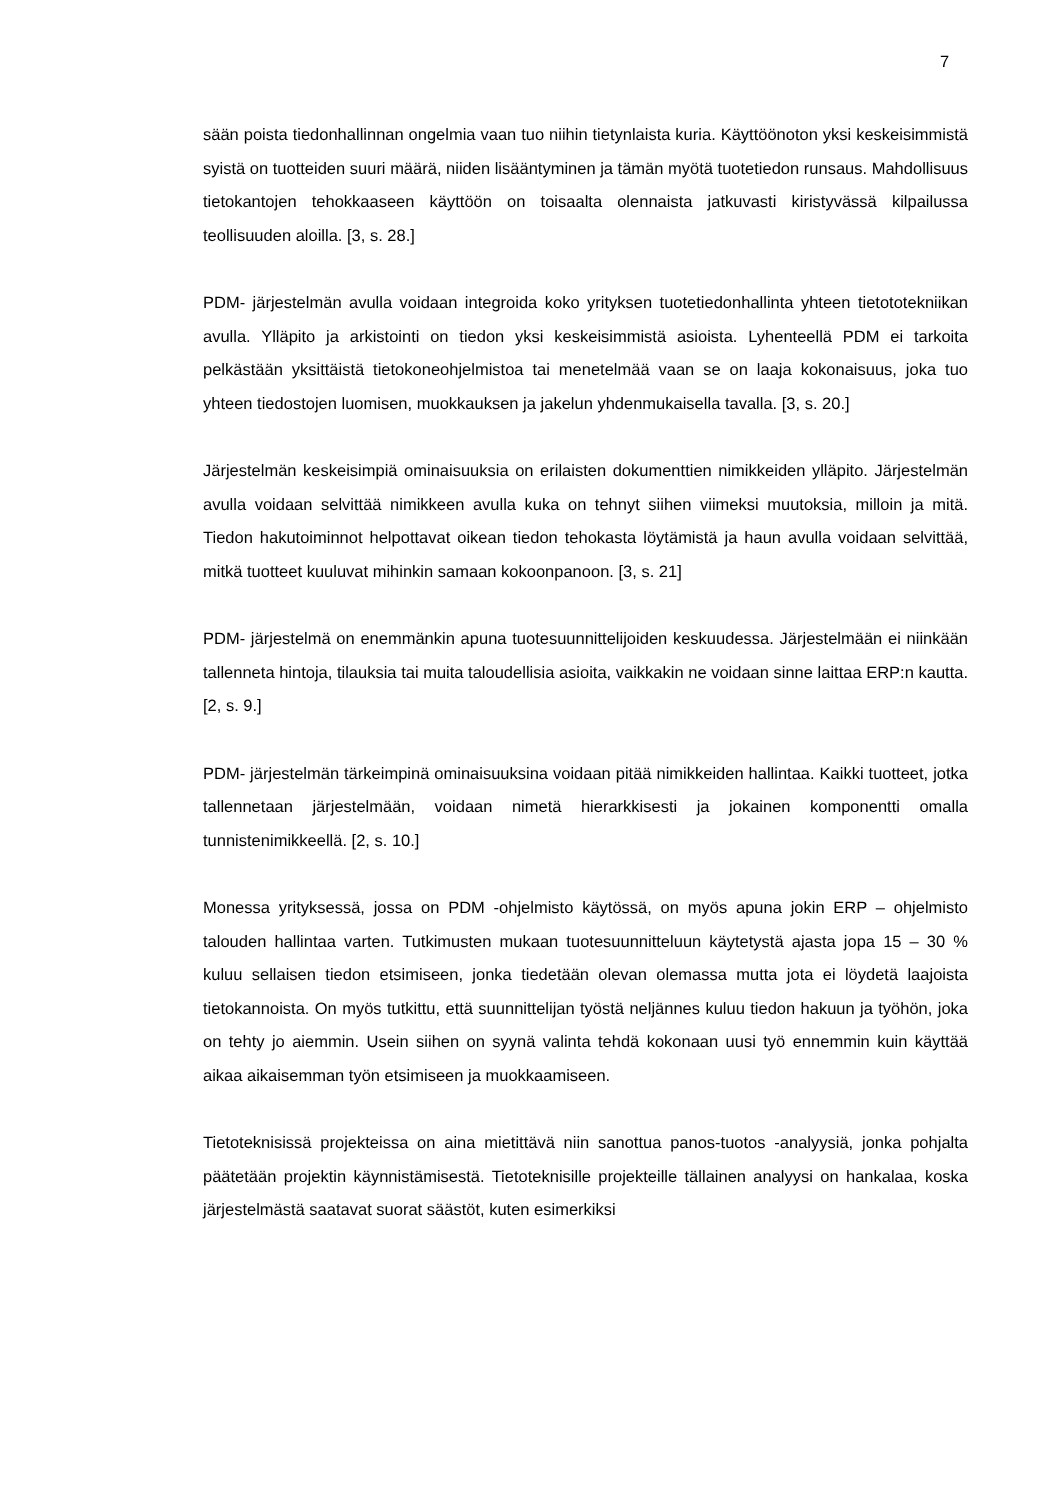7
sään poista tiedonhallinnan ongelmia vaan tuo niihin tietynlaista kuria. Käyttöönoton yksi keskeisimmistä syistä on tuotteiden suuri määrä, niiden lisääntyminen ja tämän myötä tuotetiedon runsaus. Mahdollisuus tietokantojen tehokkaaseen käyttöön on toisaalta olennaista jatkuvasti kiristyvässä kilpailussa teollisuuden aloilla. [3, s. 28.]
PDM- järjestelmän avulla voidaan integroida koko yrityksen tuotetiedonhallinta yhteen tietototekniikan avulla. Ylläpito ja arkistointi on tiedon yksi keskeisimmistä asioista. Lyhenteellä PDM ei tarkoita pelkästään yksittäistä tietokoneohjelmistoa tai menetelmää vaan se on laaja kokonaisuus, joka tuo yhteen tiedostojen luomisen, muokkauksen ja jakelun yhdenmukaisella tavalla. [3, s. 20.]
Järjestelmän keskeisimpiä ominaisuuksia on erilaisten dokumenttien nimikkeiden ylläpito. Järjestelmän avulla voidaan selvittää nimikkeen avulla kuka on tehnyt siihen viimeksi muutoksia, milloin ja mitä. Tiedon hakutoiminnot helpottavat oikean tiedon tehokasta löytämistä ja haun avulla voidaan selvittää, mitkä tuotteet kuuluvat mihinkin samaan kokoonpanoon. [3, s. 21]
PDM- järjestelmä on enemmänkin apuna tuotesuunnittelijoiden keskuudessa. Järjestelmään ei niinkään tallenneta hintoja, tilauksia tai muita taloudellisia asioita, vaikkakin ne voidaan sinne laittaa ERP:n kautta. [2, s. 9.]
PDM- järjestelmän tärkeimpinä ominaisuuksina voidaan pitää nimikkeiden hallintaa. Kaikki tuotteet, jotka tallennetaan järjestelmään, voidaan nimetä hierarkkisesti ja jokainen komponentti omalla tunnistenimikkeellä. [2, s. 10.]
Monessa yrityksessä, jossa on PDM -ohjelmisto käytössä, on myös apuna jokin ERP – ohjelmisto talouden hallintaa varten. Tutkimusten mukaan tuotesuunnitteluun käytetystä ajasta jopa 15 – 30 % kuluu sellaisen tiedon etsimiseen, jonka tiedetään olevan olemassa mutta jota ei löydetä laajoista tietokannoista. On myös tutkittu, että suunnittelijan työstä neljännes kuluu tiedon hakuun ja työhön, joka on tehty jo aiemmin. Usein siihen on syynä valinta tehdä kokonaan uusi työ ennemmin kuin käyttää aikaa aikaisemman työn etsimiseen ja muokkaamiseen.
Tietoteknisissä projekteissa on aina mietittävä niin sanottua panos-tuotos -analyysiä, jonka pohjalta päätetään projektin käynnistämisestä. Tietoteknisille projekteille tällainen analyysi on hankalaa, koska järjestelmästä saatavat suorat säästöt, kuten esimerkiksi